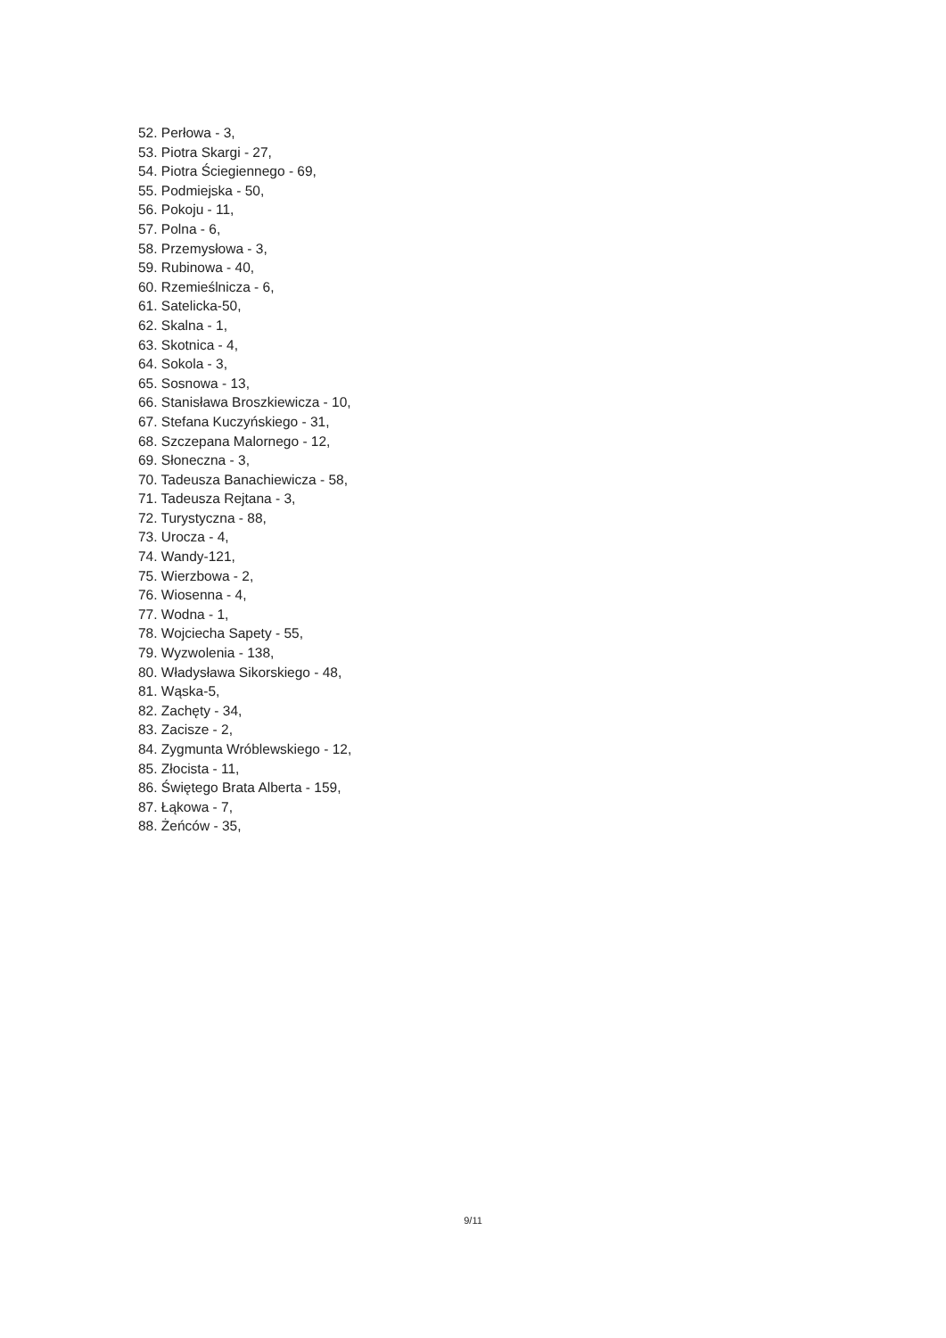52. Perłowa - 3,
53. Piotra Skargi - 27,
54. Piotra Ściegiennego - 69,
55. Podmiejska - 50,
56. Pokoju - 11,
57. Polna - 6,
58. Przemysłowa - 3,
59. Rubinowa - 40,
60. Rzemieślnicza - 6,
61. Satelicka-50,
62. Skalna - 1,
63. Skotnica - 4,
64. Sokola - 3,
65. Sosnowa - 13,
66. Stanisława Broszkiewicza - 10,
67. Stefana Kuczyńskiego - 31,
68. Szczepana Malornego - 12,
69. Słoneczna - 3,
70. Tadeusza Banachiewicza - 58,
71. Tadeusza Rejtana - 3,
72. Turystyczna - 88,
73. Urocza - 4,
74. Wandy-121,
75. Wierzbowa - 2,
76. Wiosenna - 4,
77. Wodna - 1,
78. Wojciecha Sapety - 55,
79. Wyzwolenia - 138,
80. Władysława Sikorskiego - 48,
81. Wąska-5,
82. Zachęty - 34,
83. Zacisze - 2,
84. Zygmunta Wróblewskiego - 12,
85. Złocista - 11,
86. Świętego Brata Alberta - 159,
87. Łąkowa - 7,
88. Żeńców - 35,
9/11